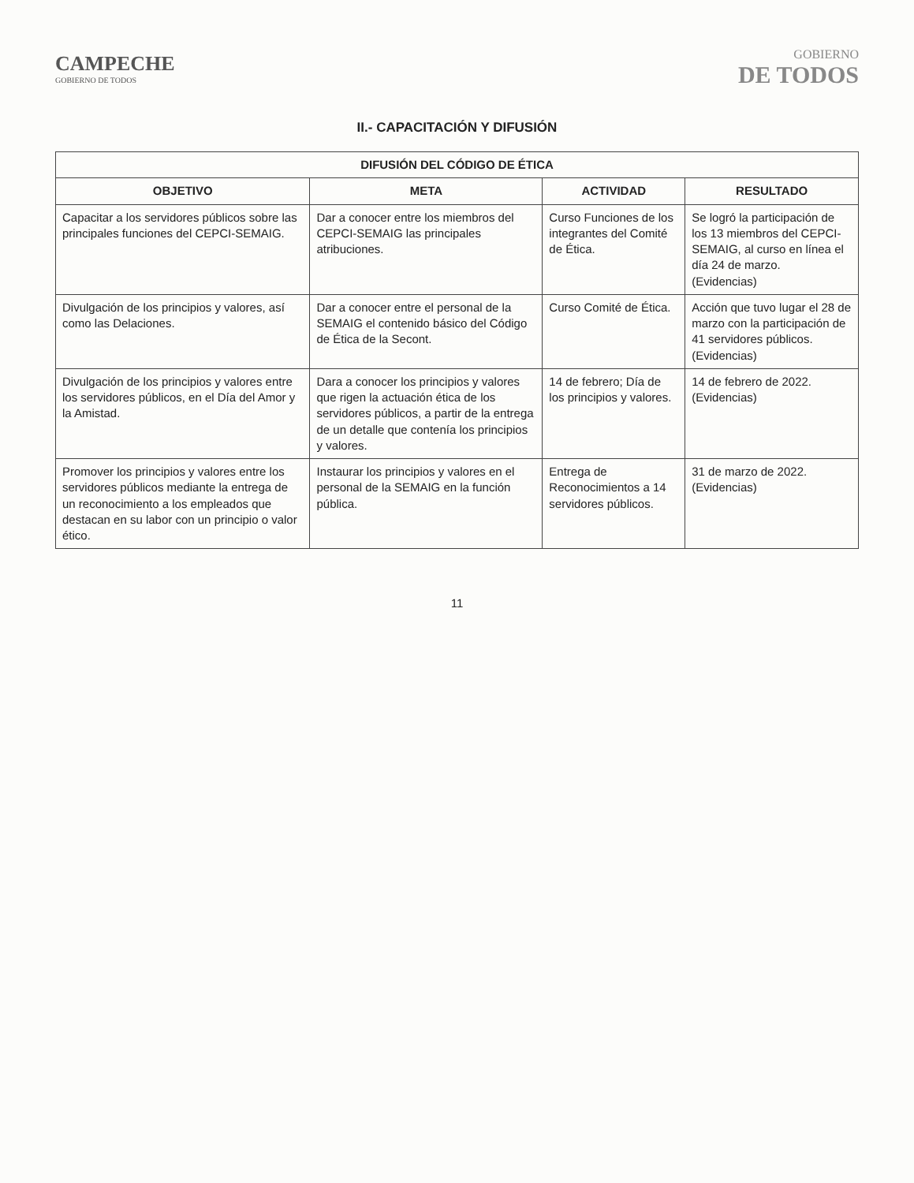CAMPECHE
GOBIERNO DE TODOS
GOBIERNO
DE TODOS
II.- CAPACITACIÓN Y DIFUSIÓN
| DIFUSIÓN DEL CÓDIGO DE ÉTICA | | | |
| --- | --- | --- | --- |
| OBJETIVO | META | ACTIVIDAD | RESULTADO |
| Capacitar a los servidores públicos sobre las principales funciones del CEPCI-SEMAIG. | Dar a conocer entre los miembros del CEPCI-SEMAIG las principales atribuciones. | Curso Funciones de los integrantes del Comité de Ética. | Se logró la participación de los 13 miembros del CEPCI-SEMAIG, al curso en línea el día 24 de marzo. (Evidencias) |
| Divulgación de los principios y valores, así como las Delaciones. | Dar a conocer entre el personal de la SEMAIG el contenido básico del Código de Ética de la Secont. | Curso Comité de Ética. | Acción que tuvo lugar el 28 de marzo con la participación de 41 servidores públicos. (Evidencias) |
| Divulgación de los principios y valores entre los servidores públicos, en el Día del Amor y la Amistad. | Dara a conocer los principios y valores que rigen la actuación ética de los servidores públicos, a partir de la entrega de un detalle que contenía los principios y valores. | 14 de febrero; Día de los principios y valores. | 14 de febrero de 2022. (Evidencias) |
| Promover los principios y valores entre los servidores públicos mediante la entrega de un reconocimiento a los empleados que destacan en su labor con un principio o valor ético. | Instaurar los principios y valores en el personal de la SEMAIG en la función pública. | Entrega de Reconocimientos a 14 servidores públicos. | 31 de marzo de 2022. (Evidencias) |
11